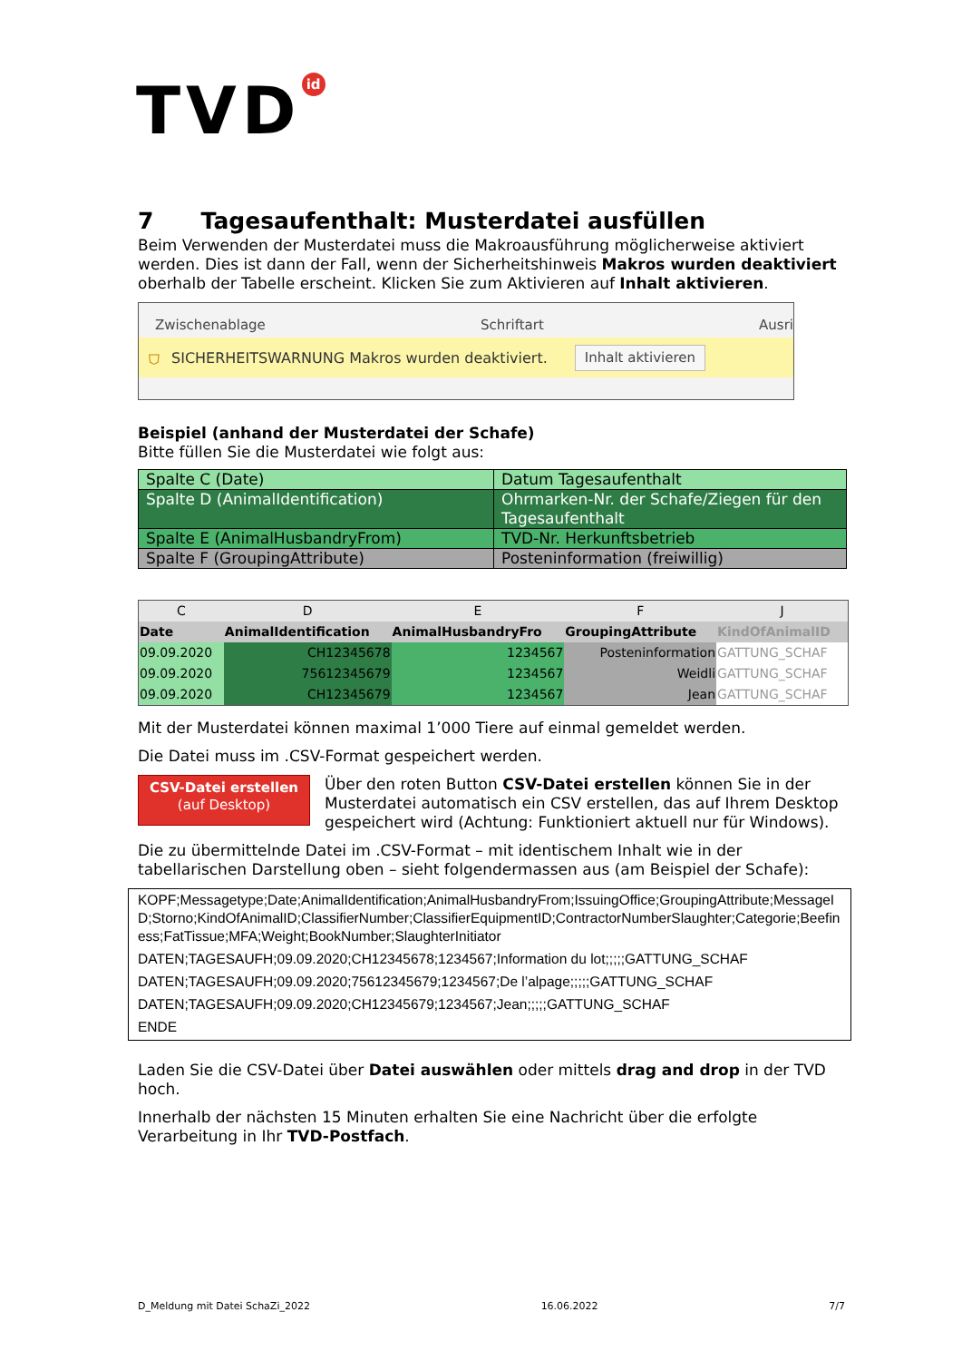TVD id
7 Tagesaufenthalt: Musterdatei ausfüllen
Beim Verwenden der Musterdatei muss die Makroausführung möglicherweise aktiviert werden. Dies ist dann der Fall, wenn der Sicherheitshinweis Makros wurden deaktiviert oberhalb der Tabelle erscheint. Klicken Sie zum Aktivieren auf Inhalt aktivieren.
Zwischenablage Schriftart Ausri
⛉ SICHERHEITSWARNUNG Makros wurden deaktiviert. Inhalt aktivieren
Beispiel (anhand der Musterdatei der Schafe)
Bitte füllen Sie die Musterdatei wie folgt aus:
| Spalte C (Date) | Datum Tagesaufenthalt |
| Spalte D (AnimalIdentification) | Ohrmarken-Nr. der Schafe/Ziegen für den Tagesaufenthalt |
| Spalte E (AnimalHusbandryFrom) | TVD-Nr. Herkunftsbetrieb |
| Spalte F (GroupingAttribute) | Posteninformation (freiwillig) |
| C | D | E | F | J |
| --- | --- | --- | --- | --- |
| Date | AnimalIdentification | AnimalHusbandryFro | GroupingAttribute | KindOfAnimalID |
| 09.09.2020 | CH12345678 | 1234567 | Posteninformation | GATTUNG_SCHAF |
| 09.09.2020 | 75612345679 | 1234567 | Weidli | GATTUNG_SCHAF |
| 09.09.2020 | CH12345679 | 1234567 | Jean | GATTUNG_SCHAF |
Mit der Musterdatei können maximal 1’000 Tiere auf einmal gemeldet werden.
Die Datei muss im .CSV-Format gespeichert werden.
CSV-Datei erstellen
(auf Desktop)
Über den roten Button CSV-Datei erstellen können Sie in der Musterdatei automatisch ein CSV erstellen, das auf Ihrem Desktop gespeichert wird (Achtung: Funktioniert aktuell nur für Windows).
Die zu übermittelnde Datei im .CSV-Format – mit identischem Inhalt wie in der tabellarischen Darstellung oben – sieht folgendermassen aus (am Beispiel der Schafe):
KOPF;Messagetype;Date;AnimalIdentification;AnimalHusbandryFrom;IssuingOffice;GroupingAttribute;MessageID;Storno;KindOfAnimalID;ClassifierNumber;ClassifierEquipmentID;ContractorNumberSlaughter;Categorie;Beefiness;FatTissue;MFA;Weight;BookNumber;SlaughterInitiator
DATEN;TAGESAUFH;09.09.2020;CH12345678;1234567;Information du lot;;;;;GATTUNG_SCHAF
DATEN;TAGESAUFH;09.09.2020;75612345679;1234567;De l’alpage;;;;;GATTUNG_SCHAF
DATEN;TAGESAUFH;09.09.2020;CH12345679;1234567;Jean;;;;;GATTUNG_SCHAF
ENDE
Laden Sie die CSV-Datei über Datei auswählen oder mittels drag and drop in der TVD hoch.
Innerhalb der nächsten 15 Minuten erhalten Sie eine Nachricht über die erfolgte Verarbeitung in Ihr TVD-Postfach.
D_Meldung mit Datei SchaZi_2022 16.06.2022 7/7